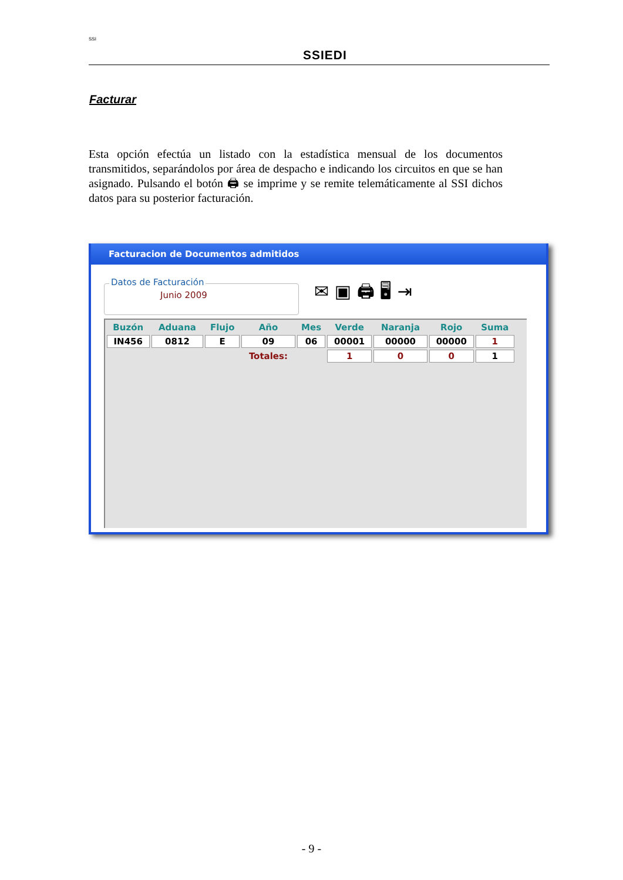SSI
SSIEDI
Facturar
Esta opción efectúa un listado con la estadística mensual de los documentos transmitidos, separándolos por área de despacho e indicando los circuitos en que se han asignado. Pulsando el botón 🖨 se imprime y se remite telemáticamente al SSI dichos datos para su posterior facturación.
Facturacion de Documentos admitidos
Datos de Facturación
Junio 2009
✉ ▣ 🖨 🖥 ⇥
| Buzón | Aduana | Flujo | Año | Mes | Verde | Naranja | Rojo | Suma |
| --- | --- | --- | --- | --- | --- | --- | --- | --- |
| IN456 | 0812 | E | 09 | 06 | 00001 | 00000 | 00000 | 1 |
| | | | Totales: | | 1 | 0 | 0 | 1 |
- 9 -